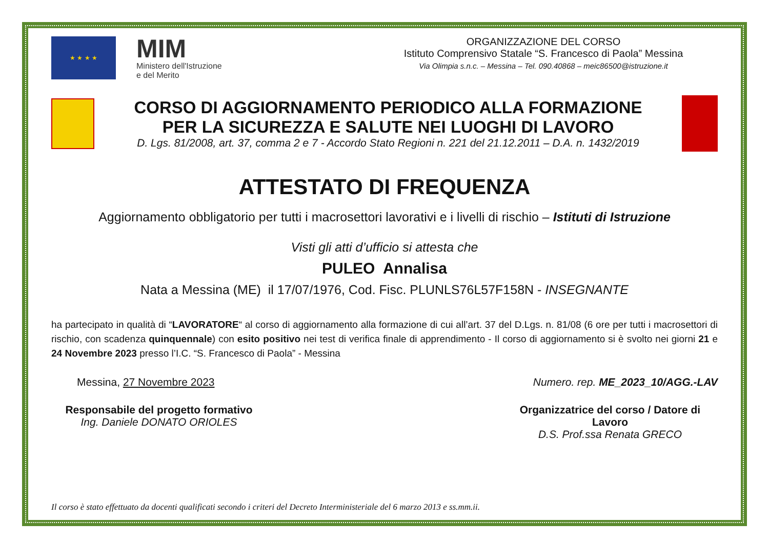★ ★ ★ ★
MIM
Ministero dell'Istruzione
e del Merito
ORGANIZZAZIONE DEL CORSO
Istituto Comprensivo Statale “S. Francesco di Paola” Messina
Via Olimpia s.n.c. – Messina – Tel. 090.40868 – meic86500@istruzione.it
CORSO DI AGGIORNAMENTO PERIODICO ALLA FORMAZIONE
PER LA SICUREZZA E SALUTE NEI LUOGHI DI LAVORO
D. Lgs. 81/2008, art. 37, comma 2 e 7 - Accordo Stato Regioni n. 221 del 21.12.2011 – D.A. n. 1432/2019
ATTESTATO DI FREQUENZA
Aggiornamento obbligatorio per tutti i macrosettori lavorativi e i livelli di rischio – Istituti di Istruzione
Visti gli atti d’ufficio si attesta che
PULEO Annalisa
Nata a Messina (ME) il 17/07/1976, Cod. Fisc. PLUNLS76L57F158N - INSEGNANTE
ha partecipato in qualità di “LAVORATORE“ al corso di aggiornamento alla formazione di cui all’art. 37 del D.Lgs. n. 81/08 (6 ore per tutti i macrosettori di rischio, con scadenza quinquennale) con esito positivo nei test di verifica finale di apprendimento - Il corso di aggiornamento si è svolto nei giorni 21 e 24 Novembre 2023 presso l’I.C. “S. Francesco di Paola” - Messina
Messina, 27 Novembre 2023 Numero. rep. ME_2023_10/AGG.-LAV
Responsabile del progetto formativo
Ing. Daniele DONATO ORIOLES
Organizzatrice del corso / Datore di Lavoro
D.S. Prof.ssa Renata GRECO
Il corso è stato effettuato da docenti qualificati secondo i criteri del Decreto Interministeriale del 6 marzo 2013 e ss.mm.ii.